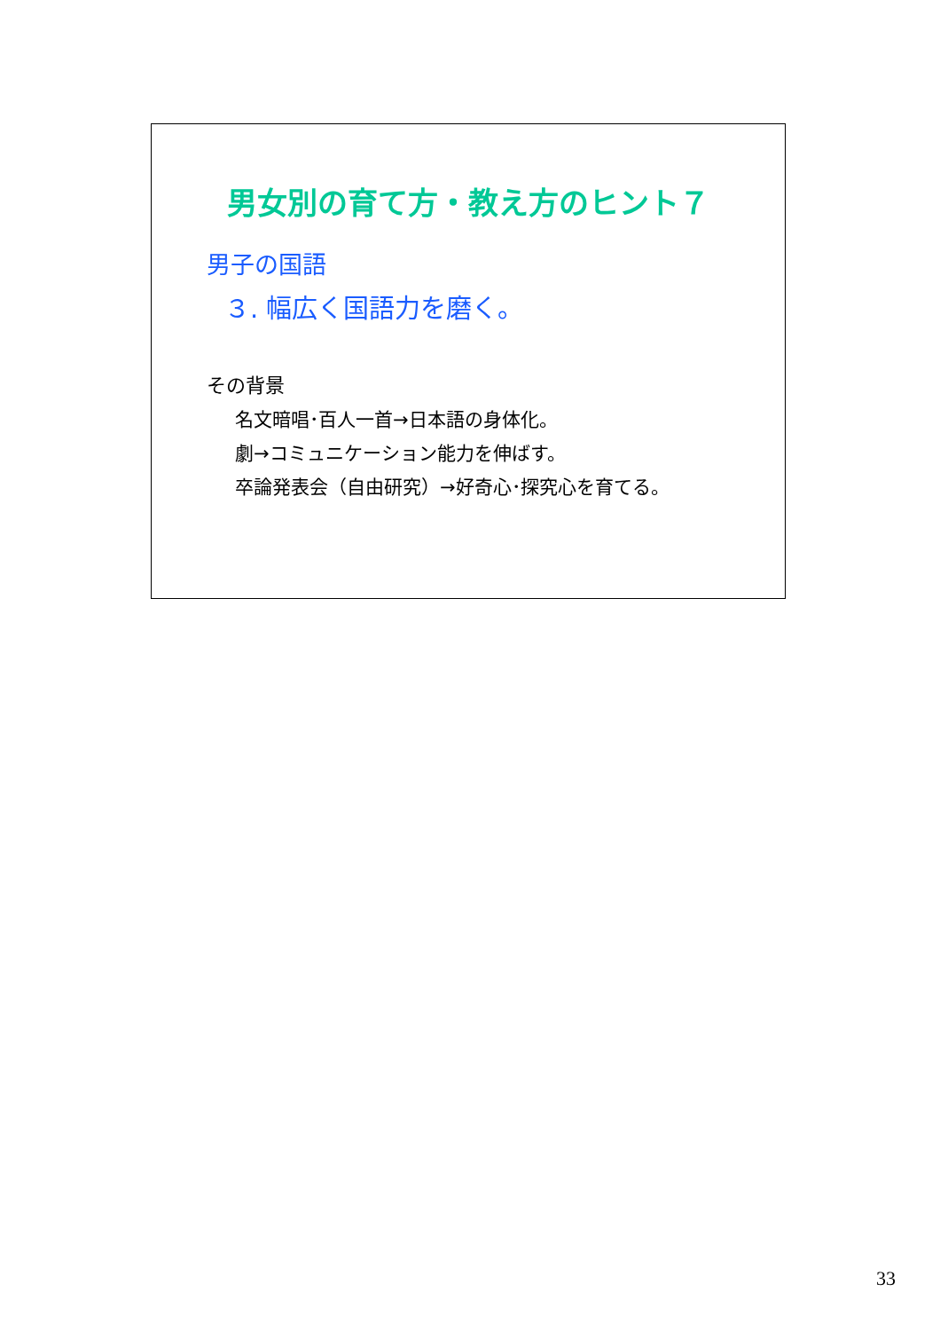男女別の育て方・教え方のヒント７
男子の国語
３. 幅広く国語力を磨く。
その背景
名文暗唱･百人一首→日本語の身体化。
劇→コミュニケーション能力を伸ばす。
卒論発表会（自由研究）→好奇心･探究心を育てる。
33